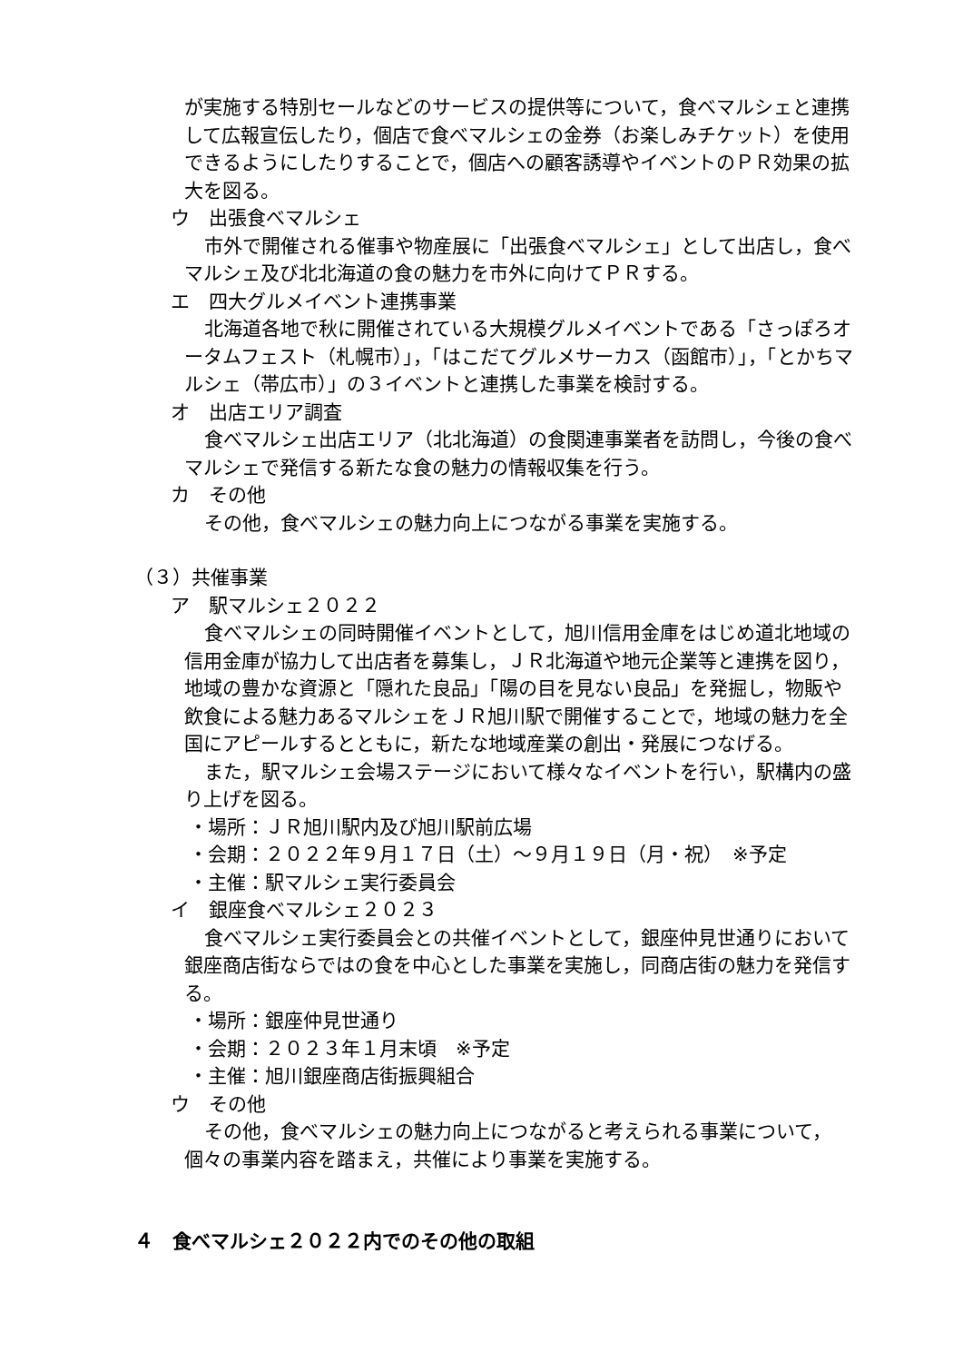が実施する特別セールなどのサービスの提供等について，食べマルシェと連携して広報宣伝したり，個店で食べマルシェの金券（お楽しみチケット）を使用できるようにしたりすることで，個店への顧客誘導やイベントのＰＲ効果の拡大を図る。
ウ　出張食べマルシェ
市外で開催される催事や物産展に「出張食べマルシェ」として出店し，食べマルシェ及び北北海道の食の魅力を市外に向けてＰＲする。
エ　四大グルメイベント連携事業
北海道各地で秋に開催されている大規模グルメイベントである「さっぽろオータムフェスト（札幌市）」，「はこだてグルメサーカス（函館市）」，「とかちマルシェ（帯広市）」の３イベントと連携した事業を検討する。
オ　出店エリア調査
食べマルシェ出店エリア（北北海道）の食関連事業者を訪問し，今後の食べマルシェで発信する新たな食の魅力の情報収集を行う。
カ　その他
その他，食べマルシェの魅力向上につながる事業を実施する。
（３）共催事業
ア　駅マルシェ２０２２
食べマルシェの同時開催イベントとして，旭川信用金庫をはじめ道北地域の信用金庫が協力して出店者を募集し，ＪＲ北海道や地元企業等と連携を図り，地域の豊かな資源と「隠れた良品」「陽の目を見ない良品」を発掘し，物販や飲食による魅力あるマルシェをＪＲ旭川駅で開催することで，地域の魅力を全国にアピールするとともに，新たな地域産業の創出・発展につなげる。
また，駅マルシェ会場ステージにおいて様々なイベントを行い，駅構内の盛り上げを図る。
・場所：ＪＲ旭川駅内及び旭川駅前広場
・会期：２０２２年９月１７日（土）～９月１９日（月・祝）　※予定
・主催：駅マルシェ実行委員会
イ　銀座食べマルシェ２０２３
食べマルシェ実行委員会との共催イベントとして，銀座仲見世通りにおいて銀座商店街ならではの食を中心とした事業を実施し，同商店街の魅力を発信する。
・場所：銀座仲見世通り
・会期：２０２３年１月末頃　※予定
・主催：旭川銀座商店街振興組合
ウ　その他
その他，食べマルシェの魅力向上につながると考えられる事業について，個々の事業内容を踏まえ，共催により事業を実施する。
４　食べマルシェ２０２２内でのその他の取組